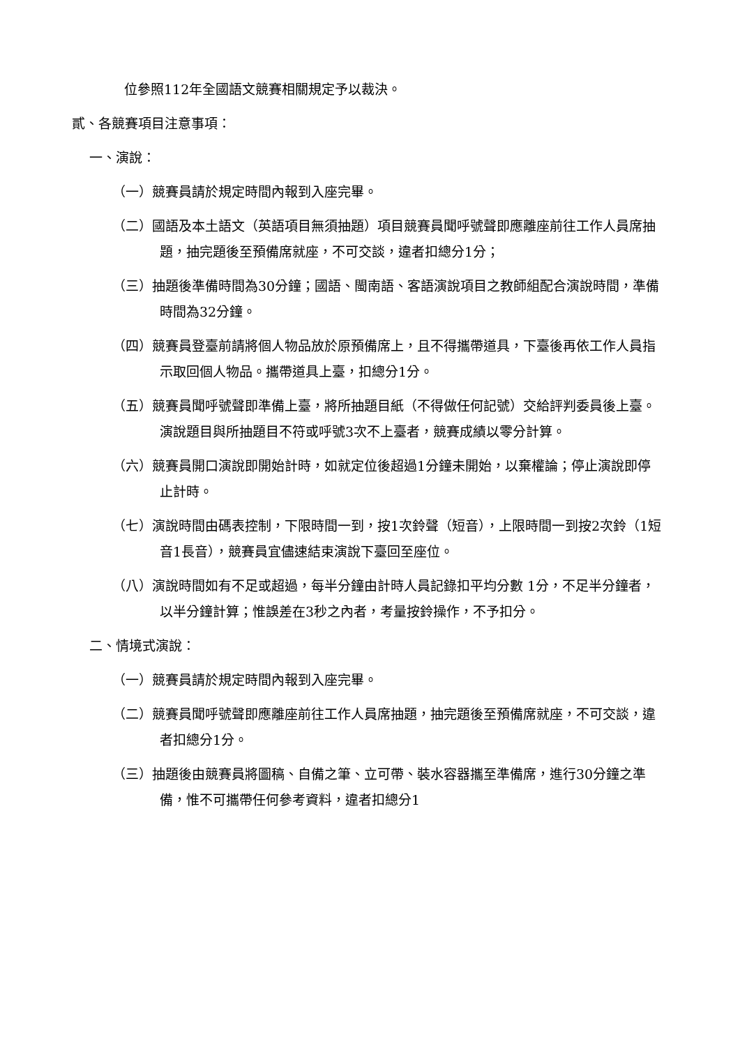位參照112年全國語文競賽相關規定予以裁決。
貳、各競賽項目注意事項：
一、演說：
（一）競賽員請於規定時間內報到入座完畢。
（二）國語及本土語文（英語項目無須抽題）項目競賽員聞呼號聲即應離座前往工作人員席抽題，抽完題後至預備席就座，不可交談，違者扣總分1分；
（三）抽題後準備時間為30分鐘；國語、閩南語、客語演說項目之教師組配合演說時間，準備時間為32分鐘。
（四）競賽員登臺前請將個人物品放於原預備席上，且不得攜帶道具，下臺後再依工作人員指示取回個人物品。攜帶道具上臺，扣總分1分。
（五）競賽員聞呼號聲即準備上臺，將所抽題目紙（不得做任何記號）交給評判委員後上臺。演說題目與所抽題目不符或呼號3次不上臺者，競賽成績以零分計算。
（六）競賽員開口演說即開始計時，如就定位後超過1分鐘未開始，以棄權論；停止演說即停止計時。
（七）演說時間由碼表控制，下限時間一到，按1次鈴聲（短音），上限時間一到按2次鈴（1短音1長音），競賽員宜儘速結束演說下臺回至座位。
（八）演說時間如有不足或超過，每半分鐘由計時人員記錄扣平均分數 1分，不足半分鐘者，以半分鐘計算；惟誤差在3秒之內者，考量按鈴操作，不予扣分。
二、情境式演說：
（一）競賽員請於規定時間內報到入座完畢。
（二）競賽員聞呼號聲即應離座前往工作人員席抽題，抽完題後至預備席就座，不可交談，違者扣總分1分。
（三）抽題後由競賽員將圖稿、自備之筆、立可帶、裝水容器攜至準備席，進行30分鐘之準備，惟不可攜帶任何參考資料，違者扣總分1